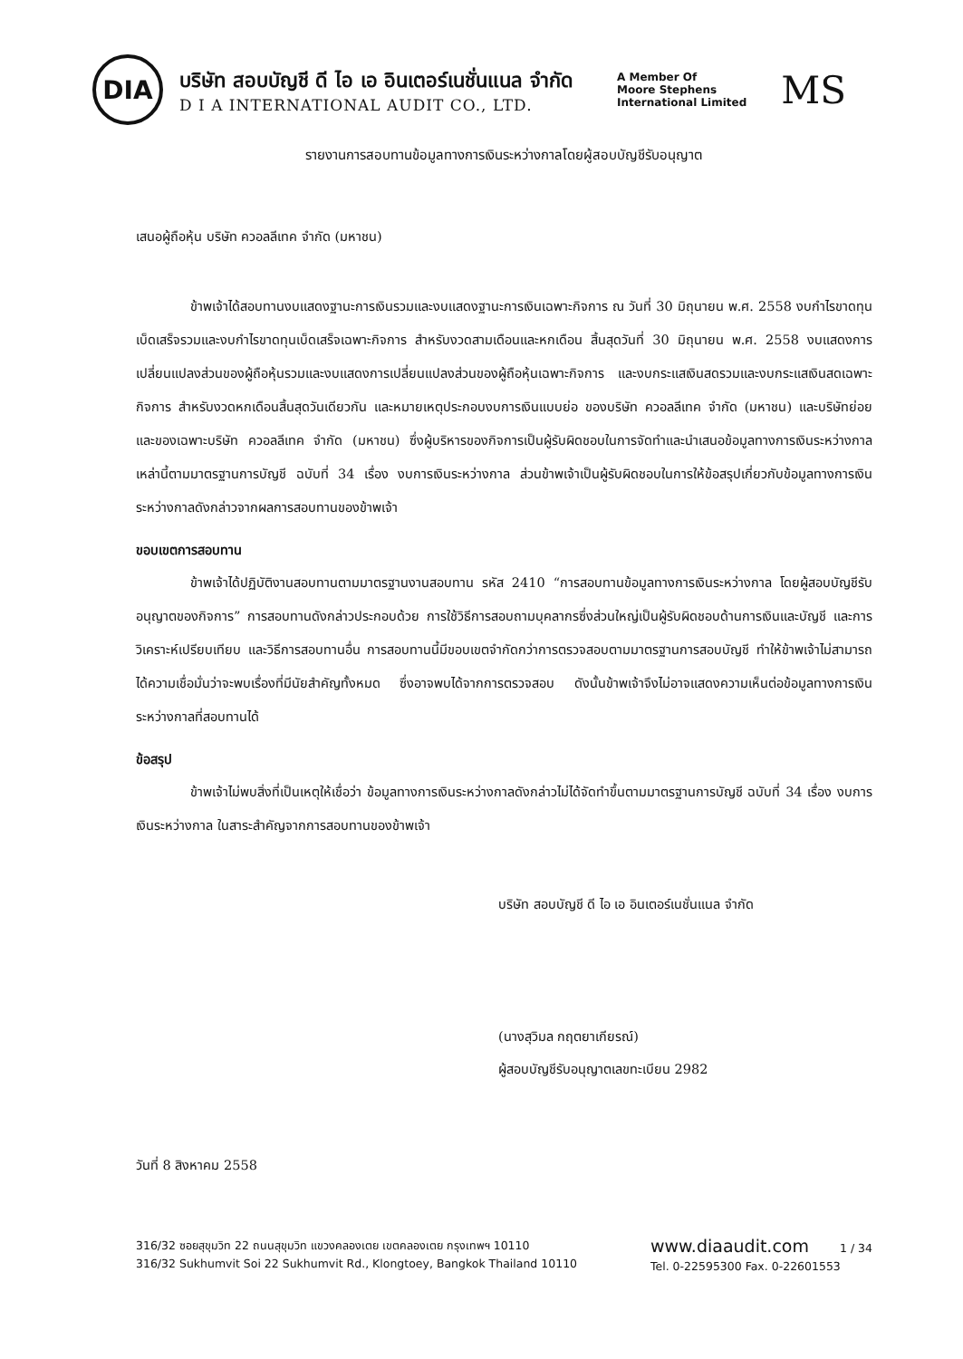DIA
บริษัท สอบบัญชี ดี ไอ เอ อินเตอร์เนชั่นแนล จำกัด
D I A INTERNATIONAL AUDIT CO., LTD.
A Member Of
Moore Stephens
International Limited
MS
รายงานการสอบทานข้อมูลทางการเงินระหว่างกาลโดยผู้สอบบัญชีรับอนุญาต
เสนอผู้ถือหุ้น บริษัท ควอลลีเทค จำกัด (มหาชน)
ข้าพเจ้าได้สอบทานงบแสดงฐานะการเงินรวมและงบแสดงฐานะการเงินเฉพาะกิจการ ณ วันที่ 30 มิถุนายน พ.ศ. 2558 งบกำไรขาดทุนเบ็ดเสร็จรวมและงบกำไรขาดทุนเบ็ดเสร็จเฉพาะกิจการ สำหรับงวดสามเดือนและหกเดือน สิ้นสุดวันที่ 30 มิถุนายน พ.ศ. 2558 งบแสดงการเปลี่ยนแปลงส่วนของผู้ถือหุ้นรวมและงบแสดงการเปลี่ยนแปลงส่วนของผู้ถือหุ้นเฉพาะกิจการ และงบกระแสเงินสดรวมและงบกระแสเงินสดเฉพาะกิจการ สำหรับงวดหกเดือนสิ้นสุดวันเดียวกัน และหมายเหตุประกอบงบการเงินแบบย่อ ของบริษัท ควอลลีเทค จำกัด (มหาชน) และบริษัทย่อย และของเฉพาะบริษัท ควอลลีเทค จำกัด (มหาชน) ซึ่งผู้บริหารของกิจการเป็นผู้รับผิดชอบในการจัดทำและนำเสนอข้อมูลทางการเงินระหว่างกาลเหล่านี้ตามมาตรฐานการบัญชี ฉบับที่ 34 เรื่อง งบการเงินระหว่างกาล ส่วนข้าพเจ้าเป็นผู้รับผิดชอบในการให้ข้อสรุปเกี่ยวกับข้อมูลทางการเงินระหว่างกาลดังกล่าวจากผลการสอบทานของข้าพเจ้า
ขอบเขตการสอบทาน
ข้าพเจ้าได้ปฏิบัติงานสอบทานตามมาตรฐานงานสอบทาน รหัส 2410 “การสอบทานข้อมูลทางการเงินระหว่างกาล โดยผู้สอบบัญชีรับอนุญาตของกิจการ” การสอบทานดังกล่าวประกอบด้วย การใช้วิธีการสอบถามบุคลากรซึ่งส่วนใหญ่เป็นผู้รับผิดชอบด้านการเงินและบัญชี และการวิเคราะห์เปรียบเทียบ และวิธีการสอบทานอื่น การสอบทานนี้มีขอบเขตจำกัดกว่าการตรวจสอบตามมาตรฐานการสอบบัญชี ทำให้ข้าพเจ้าไม่สามารถได้ความเชื่อมั่นว่าจะพบเรื่องที่มีนัยสำคัญทั้งหมด ซึ่งอาจพบได้จากการตรวจสอบ ดังนั้นข้าพเจ้าจึงไม่อาจแสดงความเห็นต่อข้อมูลทางการเงินระหว่างกาลที่สอบทานได้
ข้อสรุป
ข้าพเจ้าไม่พบสิ่งที่เป็นเหตุให้เชื่อว่า ข้อมูลทางการเงินระหว่างกาลดังกล่าวไม่ได้จัดทำขึ้นตามมาตรฐานการบัญชี ฉบับที่ 34 เรื่อง งบการเงินระหว่างกาล ในสาระสำคัญจากการสอบทานของข้าพเจ้า
บริษัท สอบบัญชี ดี ไอ เอ อินเตอร์เนชั่นแนล จำกัด
(นางสุวิมล กฤตยาเกียรณ์)
ผู้สอบบัญชีรับอนุญาตเลขทะเบียน 2982
วันที่ 8 สิงหาคม 2558
316/32 ซอยสุขุมวิท 22 ถนนสุขุมวิท แขวงคลองเตย เขตคลองเตย กรุงเทพฯ 10110
316/32 Sukhumvit Soi 22 Sukhumvit Rd., Klongtoey, Bangkok Thailand 10110
www.diaaudit.com 1 / 34
Tel. 0-22595300 Fax. 0-22601553